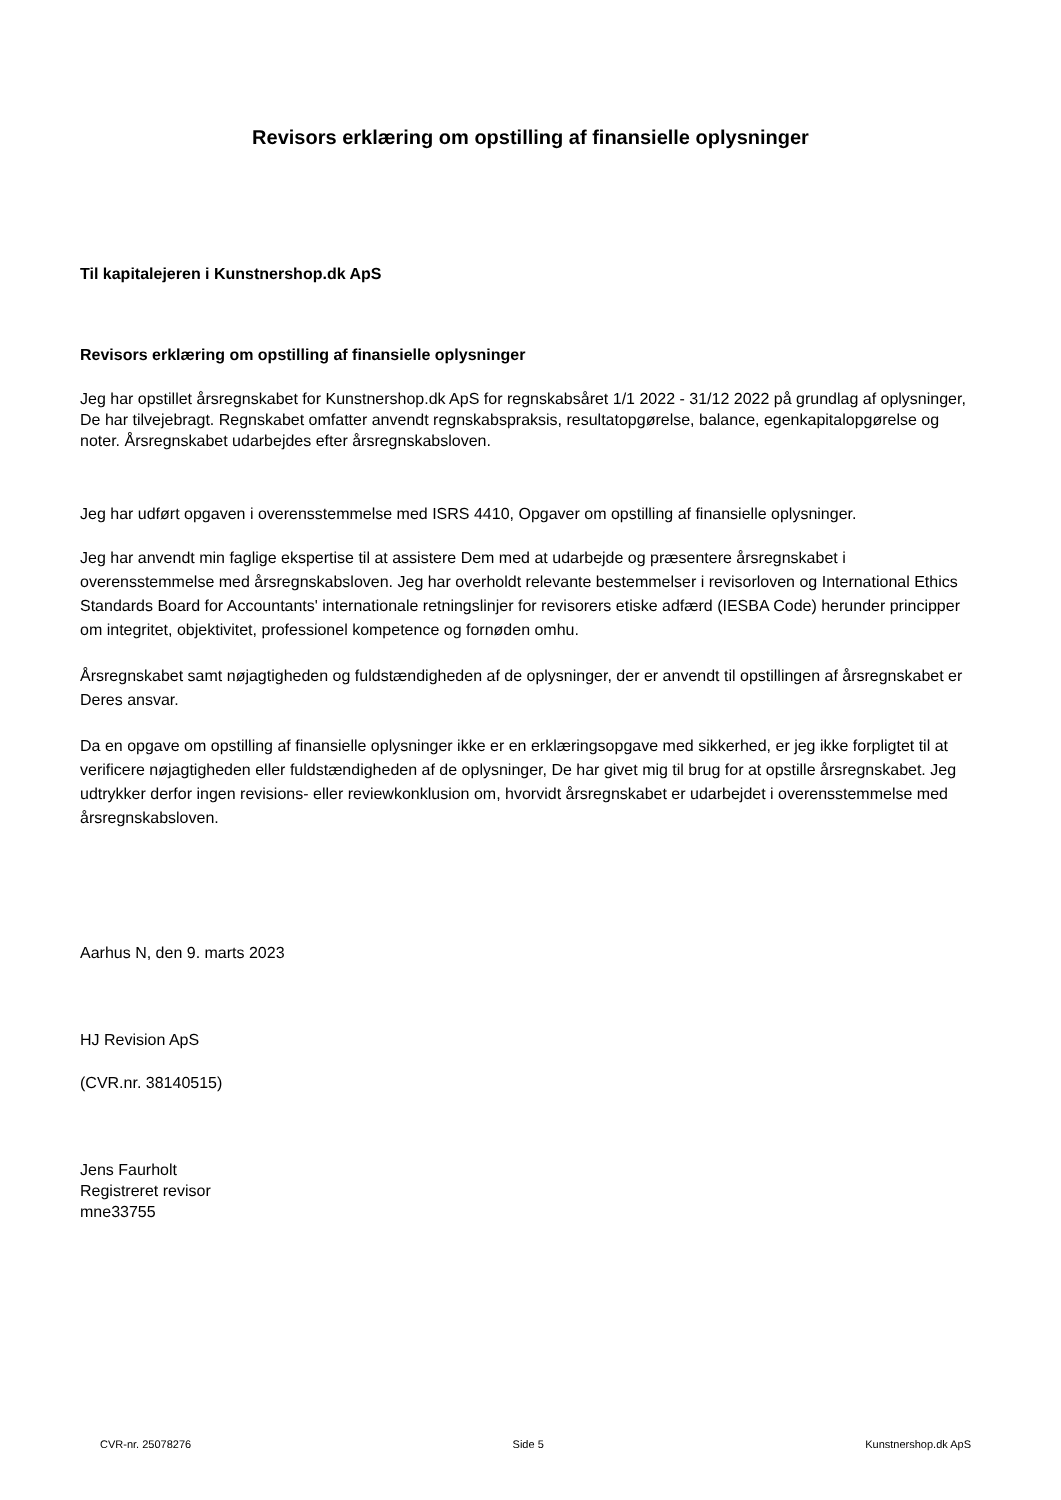Revisors erklæring om opstilling af finansielle oplysninger
Til kapitalejeren i Kunstnershop.dk ApS
Revisors erklæring om opstilling af finansielle oplysninger
Jeg har opstillet årsregnskabet for Kunstnershop.dk ApS for regnskabsåret 1/1 2022 - 31/12 2022 på grundlag af oplysninger, De har tilvejebragt. Regnskabet omfatter anvendt regnskabspraksis, resultatopgørelse, balance, egenkapitalopgørelse og noter. Årsregnskabet udarbejdes efter årsregnskabsloven.
Jeg har udført opgaven i overensstemmelse med ISRS 4410, Opgaver om opstilling af finansielle oplysninger.
Jeg har anvendt min faglige ekspertise til at assistere Dem med at udarbejde og præsentere årsregnskabet i overensstemmelse med årsregnskabsloven. Jeg har overholdt relevante bestemmelser i revisorloven og International Ethics Standards Board for Accountants' internationale retningslinjer for revisorers etiske adfærd (IESBA Code) herunder principper om integritet, objektivitet, professionel kompetence og fornøden omhu.
Årsregnskabet samt nøjagtigheden og fuldstændigheden af de oplysninger, der er anvendt til opstillingen af årsregnskabet er Deres ansvar.
Da en opgave om opstilling af finansielle oplysninger ikke er en erklæringsopgave med sikkerhed, er jeg ikke forpligtet til at verificere nøjagtigheden eller fuldstændigheden af de oplysninger, De har givet mig til brug for at opstille årsregnskabet. Jeg udtrykker derfor ingen revisions- eller reviewkonklusion om, hvorvidt årsregnskabet er udarbejdet i overensstemmelse med årsregnskabsloven.
Aarhus N, den 9. marts 2023
HJ Revision ApS
(CVR.nr. 38140515)
Jens Faurholt
Registreret revisor
mne33755
CVR-nr. 25078276 Side 5 Kunstnershop.dk ApS